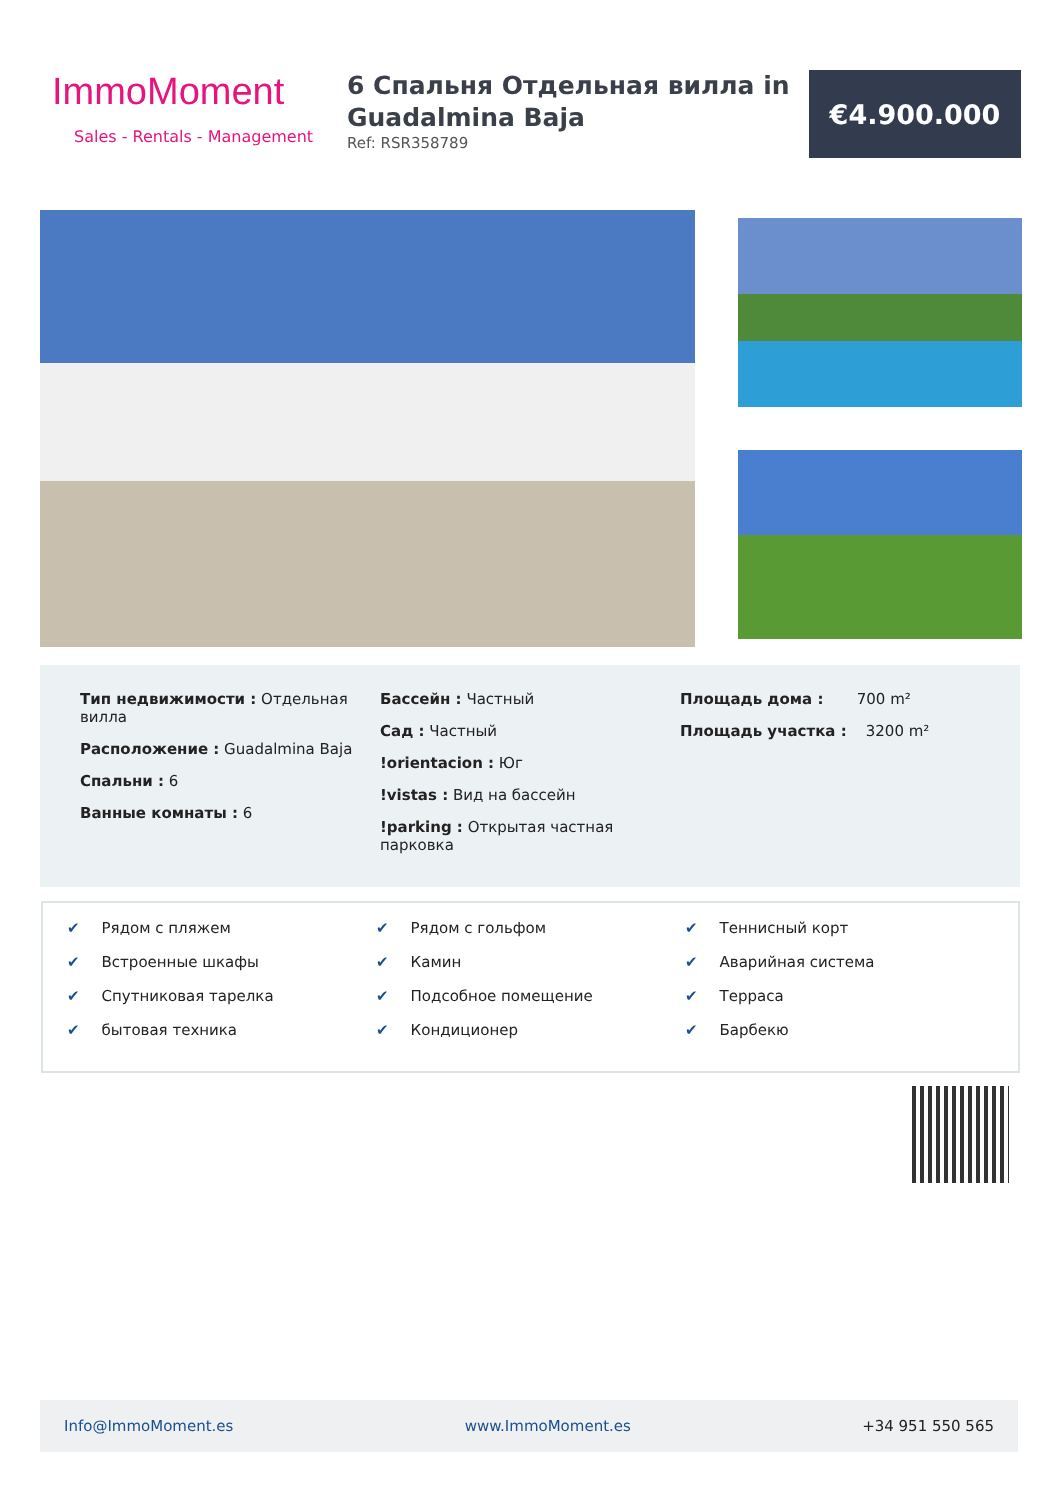ImmoMoment
Sales - Rentals - Management
6 Спальня Отдельная вилла in Guadalmina Baja
Ref: RSR358789
€4.900.000
Тип недвижимости : Отдельная вилла
Расположение : Guadalmina Baja
Спальни : 6
Ванные комнаты : 6
Бассейн : Частный
Сад : Частный
!orientacion : Юг
!vistas : Вид на бассейн
!parking : Открытая частная парковка
Площадь дома : 700 m²
Площадь участка : 3200 m²
✔ Рядом с пляжем
✔ Встроенные шкафы
✔ Спутниковая тарелка
✔ бытовая техника
✔ Рядом с гольфом
✔ Камин
✔ Подсобное помещение
✔ Кондиционер
✔ Теннисный корт
✔ Аварийная система
✔ Терраса
✔ Барбекю
Info@ImmoMoment.es www.ImmoMoment.es +34 951 550 565